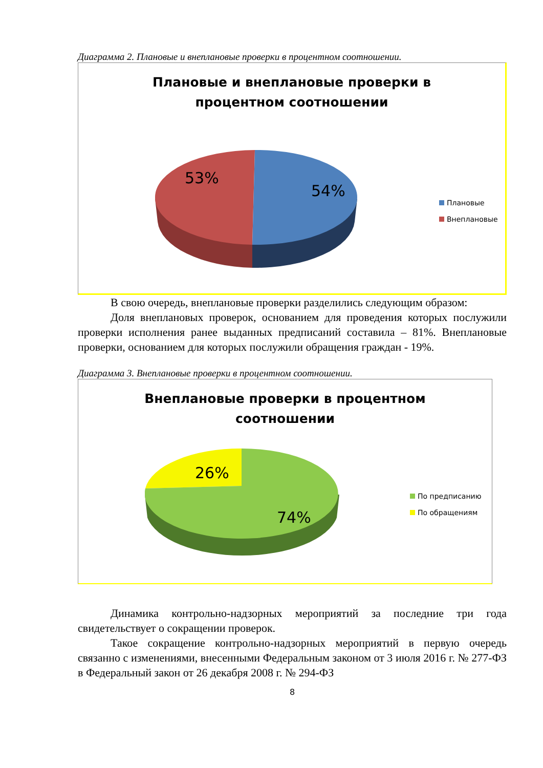Диаграмма 2. Плановые и внеплановые проверки в процентном соотношении.
Плановые и внеплановые проверки в
процентном соотношении
53%
54%
Плановые
Внеплановые
В свою очередь, внеплановые проверки разделились следующим образом:
Доля внеплановых проверок, основанием для проведения которых послужили проверки исполнения ранее выданных предписаний составила – 81%. Внеплановые проверки, основанием для которых послужили обращения граждан - 19%.
Диаграмма 3. Внеплановые проверки в процентном соотношении.
Внеплановые проверки в процентном
соотношении
26%
74%
По предписанию
По обращениям
Динамика контрольно-надзорных мероприятий за последние три года свидетельствует о сокращении проверок.
Такое сокращение контрольно-надзорных мероприятий в первую очередь связанно с изменениями, внесенными Федеральным законом от 3 июля 2016 г. № 277-ФЗ в Федеральный закон от 26 декабря 2008 г. № 294-ФЗ
8